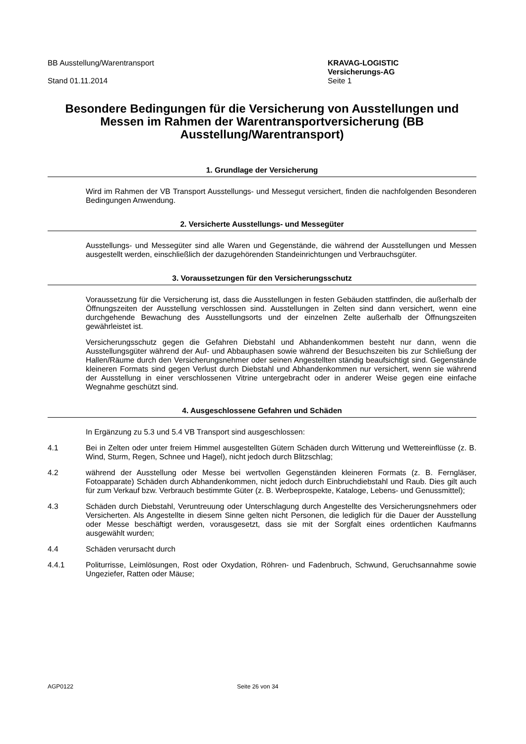BB Ausstellung/Warentransport
Stand 01.11.2014
KRAVAG-LOGISTIC
Versicherungs-AG
Seite 1
Besondere Bedingungen für die Versicherung von Ausstellungen und Messen im Rahmen der Warentransportversicherung (BB Ausstellung/Warentransport)
1. Grundlage der Versicherung
Wird im Rahmen der VB Transport Ausstellungs- und Messegut versichert, finden die nachfolgenden Besonderen Bedingungen Anwendung.
2. Versicherte Ausstellungs- und Messegüter
Ausstellungs- und Messegüter sind alle Waren und Gegenstände, die während der Ausstellungen und Messen ausgestellt werden, einschließlich der dazugehörenden Standeinrichtungen und Verbrauchsgüter.
3. Voraussetzungen für den Versicherungsschutz
Voraussetzung für die Versicherung ist, dass die Ausstellungen in festen Gebäuden stattfinden, die außerhalb der Öffnungszeiten der Ausstellung verschlossen sind. Ausstellungen in Zelten sind dann versichert, wenn eine durchgehende Bewachung des Ausstellungsorts und der einzelnen Zelte außerhalb der Öffnungszeiten gewährleistet ist.
Versicherungsschutz gegen die Gefahren Diebstahl und Abhandenkommen besteht nur dann, wenn die Ausstellungsgüter während der Auf- und Abbauphasen sowie während der Besuchszeiten bis zur Schließung der Hallen/Räume durch den Versicherungsnehmer oder seinen Angestellten ständig beaufsichtigt sind. Gegenstände kleineren Formats sind gegen Verlust durch Diebstahl und Abhandenkommen nur versichert, wenn sie während der Ausstellung in einer verschlossenen Vitrine untergebracht oder in anderer Weise gegen eine einfache Wegnahme geschützt sind.
4. Ausgeschlossene Gefahren und Schäden
In Ergänzung zu 5.3 und 5.4 VB Transport sind ausgeschlossen:
4.1 Bei in Zelten oder unter freiem Himmel ausgestellten Gütern Schäden durch Witterung und Wettereinflüsse (z. B. Wind, Sturm, Regen, Schnee und Hagel), nicht jedoch durch Blitzschlag;
4.2 während der Ausstellung oder Messe bei wertvollen Gegenständen kleineren Formats (z. B. Ferngläser, Fotoapparate) Schäden durch Abhandenkommen, nicht jedoch durch Einbruchdiebstahl und Raub. Dies gilt auch für zum Verkauf bzw. Verbrauch bestimmte Güter (z. B. Werbeprospekte, Kataloge, Lebens- und Genussmittel);
4.3 Schäden durch Diebstahl, Veruntreuung oder Unterschlagung durch Angestellte des Versicherungsnehmers oder Versicherten. Als Angestellte in diesem Sinne gelten nicht Personen, die lediglich für die Dauer der Ausstellung oder Messe beschäftigt werden, vorausgesetzt, dass sie mit der Sorgfalt eines ordentlichen Kaufmanns ausgewählt wurden;
4.4 Schäden verursacht durch
4.4.1 Politurrisse, Leimlösungen, Rost oder Oxydation, Röhren- und Fadenbruch, Schwund, Geruchsannahme sowie Ungeziefer, Ratten oder Mäuse;
AGP0122 Seite 26 von 34